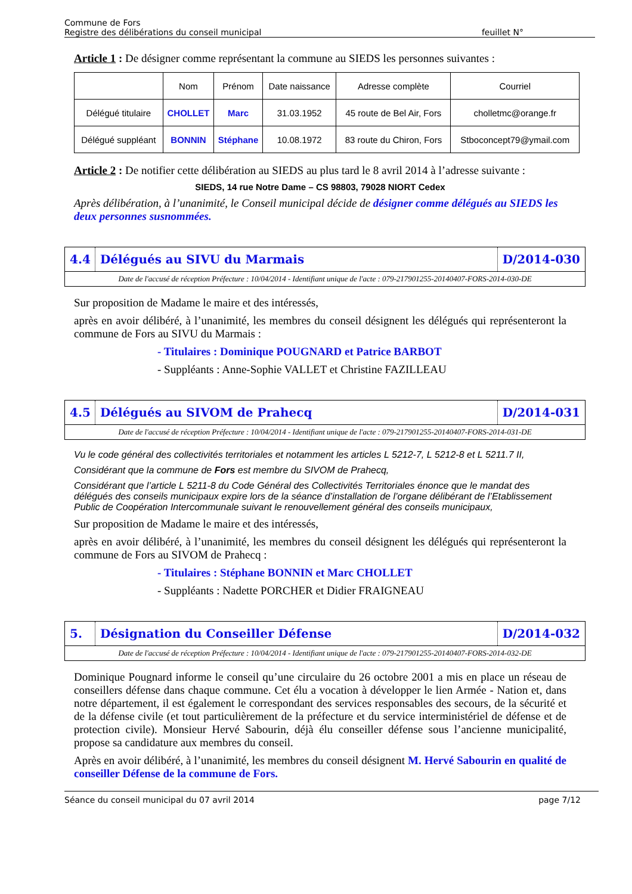Commune de Fors
Registre des délibérations du conseil municipal
feuillet N°
Article 1 : De désigner comme représentant la commune au SIEDS les personnes suivantes :
| | Nom | Prénom | Date naissance | Adresse complète | Courriel |
| Délégué titulaire | CHOLLET | Marc | 31.03.1952 | 45 route de Bel Air, Fors | cholletmc@orange.fr |
| Délégué suppléant | BONNIN | Stéphane | 10.08.1972 | 83 route du Chiron, Fors | Stboconcept79@ymail.com |
Article 2 : De notifier cette délibération au SIEDS au plus tard le 8 avril 2014 à l’adresse suivante :
SIEDS, 14 rue Notre Dame – CS 98803, 79028 NIORT Cedex
Après délibération, à l’unanimité, le Conseil municipal décide de désigner comme délégués au SIEDS les deux personnes susnommées.
4.4
Délégués au SIVU du Marmais D/2014-030
Date de l'accusé de réception Préfecture : 10/04/2014 - Identifiant unique de l'acte : 079-217901255-20140407-FORS-2014-030-DE
Sur proposition de Madame le maire et des intéressés,
après en avoir délibéré, à l’unanimité, les membres du conseil désignent les délégués qui représenteront la commune de Fors au SIVU du Marmais :
- Titulaires : Dominique POUGNARD et Patrice BARBOT
- Suppléants : Anne-Sophie VALLET et Christine FAZILLEAU
4.5
Délégués au SIVOM de Prahecq D/2014-031
Date de l'accusé de réception Préfecture : 10/04/2014 - Identifiant unique de l'acte : 079-217901255-20140407-FORS-2014-031-DE
Vu le code général des collectivités territoriales et notamment les articles L 5212-7, L 5212-8 et L 5211.7 II,
Considérant que la commune de Fors est membre du SIVOM de Prahecq,
Considérant que l’article L 5211-8 du Code Général des Collectivités Territoriales énonce que le mandat des délégués des conseils municipaux expire lors de la séance d’installation de l’organe délibérant de l’Etablissement Public de Coopération Intercommunale suivant le renouvellement général des conseils municipaux,
Sur proposition de Madame le maire et des intéressés,
après en avoir délibéré, à l’unanimité, les membres du conseil désignent les délégués qui représenteront la commune de Fors au SIVOM de Prahecq :
- Titulaires : Stéphane BONNIN et Marc CHOLLET
- Suppléants : Nadette PORCHER et Didier FRAIGNEAU
5. Désignation du Conseiller Défense
D/2014-032
Date de l'accusé de réception Préfecture : 10/04/2014 - Identifiant unique de l'acte : 079-217901255-20140407-FORS-2014-032-DE
Dominique Pougnard informe le conseil qu’une circulaire du 26 octobre 2001 a mis en place un réseau de conseillers défense dans chaque commune. Cet élu a vocation à développer le lien Armée - Nation et, dans notre département, il est également le correspondant des services responsables des secours, de la sécurité et de la défense civile (et tout particulièrement de la préfecture et du service interministériel de défense et de protection civile). Monsieur Hervé Sabourin, déjà élu conseiller défense sous l’ancienne municipalité, propose sa candidature aux membres du conseil.
Après en avoir délibéré, à l’unanimité, les membres du conseil désignent M. Hervé Sabourin en qualité de conseiller Défense de la commune de Fors.
Séance du conseil municipal du 07 avril 2014
page 7/12